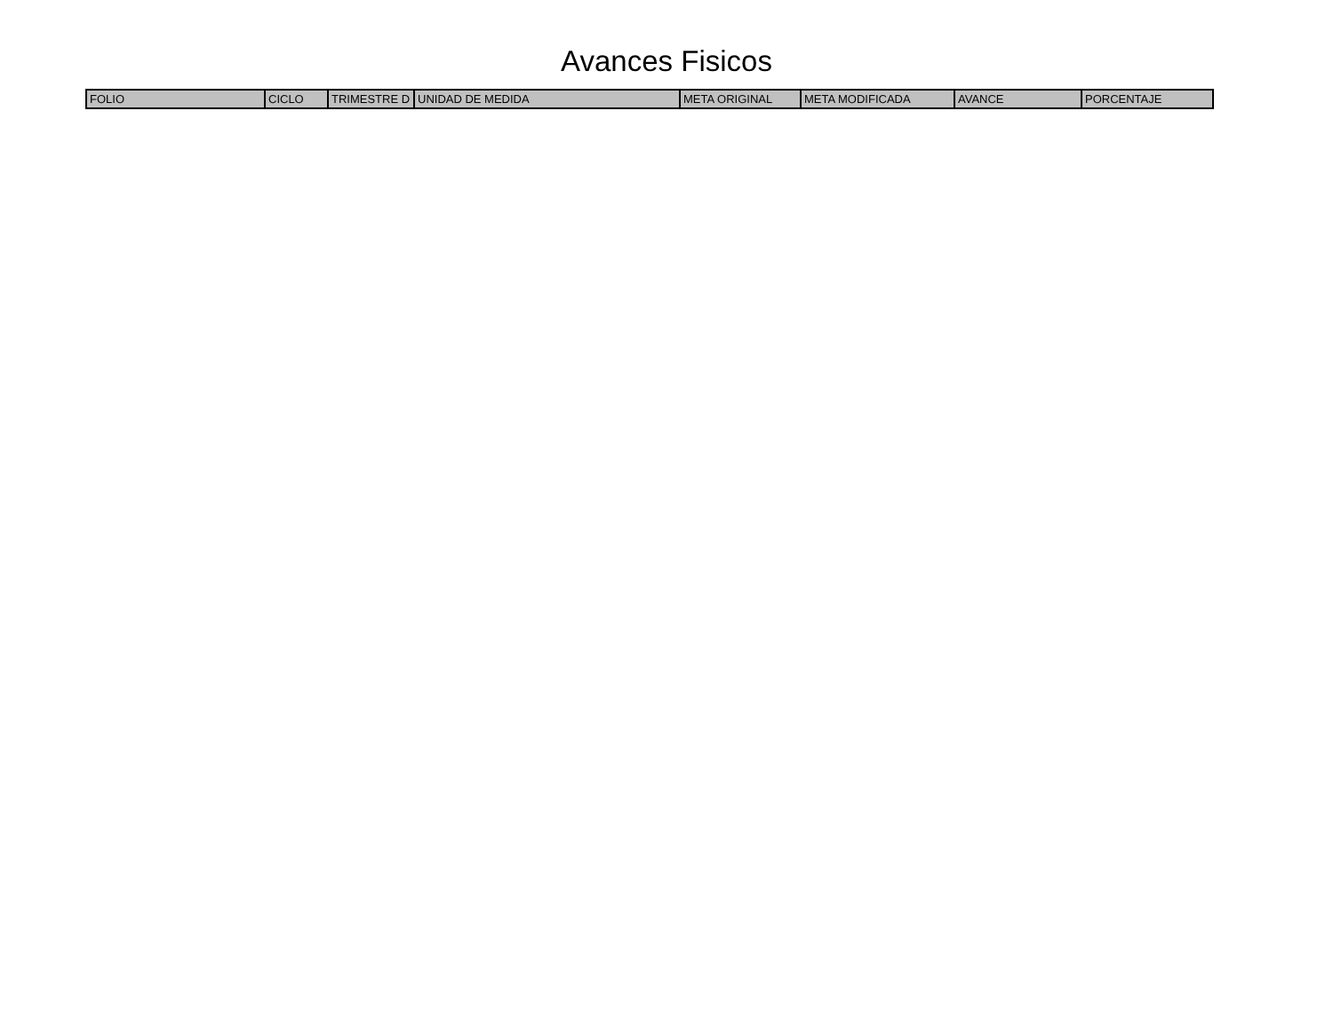Avances Fisicos
| FOLIO | CICLO | TRIMESTRE D | UNIDAD DE MEDIDA | META ORIGINAL | META MODIFICADA | AVANCE | PORCENTAJE |
| --- | --- | --- | --- | --- | --- | --- | --- |